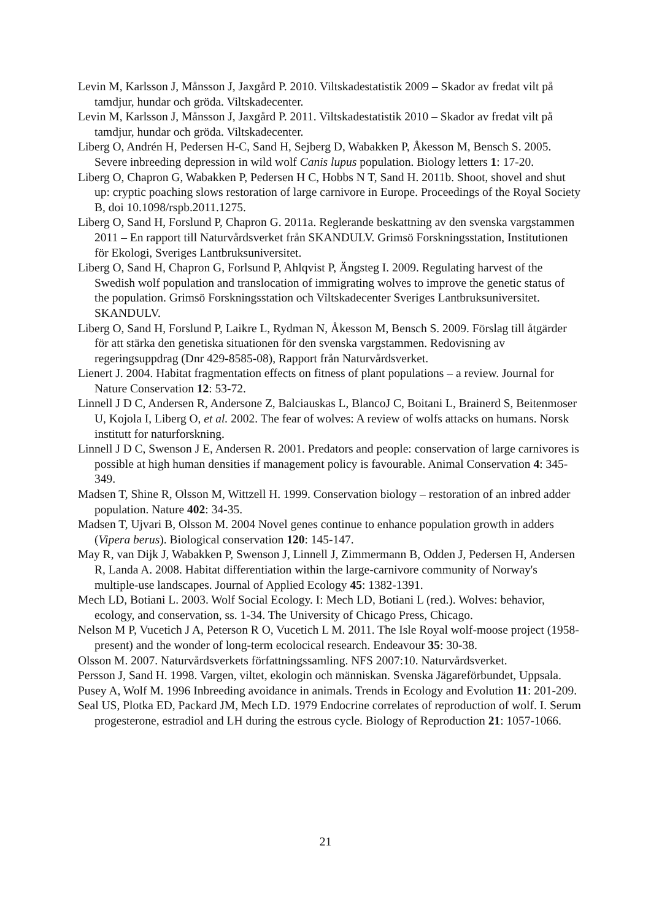Levin M, Karlsson J, Månsson J, Jaxgård P. 2010. Viltskadestatistik 2009 – Skador av fredat vilt på tamdjur, hundar och gröda. Viltskadecenter.
Levin M, Karlsson J, Månsson J, Jaxgård P. 2011. Viltskadestatistik 2010 – Skador av fredat vilt på tamdjur, hundar och gröda. Viltskadecenter.
Liberg O, Andrén H, Pedersen H-C, Sand H, Sejberg D, Wabakken P, Åkesson M, Bensch S. 2005. Severe inbreeding depression in wild wolf Canis lupus population. Biology letters 1: 17-20.
Liberg O, Chapron G, Wabakken P, Pedersen H C, Hobbs N T, Sand H. 2011b. Shoot, shovel and shut up: cryptic poaching slows restoration of large carnivore in Europe. Proceedings of the Royal Society B, doi 10.1098/rspb.2011.1275.
Liberg O, Sand H, Forslund P, Chapron G. 2011a. Reglerande beskattning av den svenska vargstammen 2011 – En rapport till Naturvårdsverket från SKANDULV. Grimsö Forskningsstation, Institutionen för Ekologi, Sveriges Lantbruksuniversitet.
Liberg O, Sand H, Chapron G, Forlsund P, Ahlqvist P, Ängsteg I. 2009. Regulating harvest of the Swedish wolf population and translocation of immigrating wolves to improve the genetic status of the population. Grimsö Forskningsstation och Viltskadecenter Sveriges Lantbruksuniversitet. SKANDULV.
Liberg O, Sand H, Forslund P, Laikre L, Rydman N, Åkesson M, Bensch S. 2009. Förslag till åtgärder för att stärka den genetiska situationen för den svenska vargstammen. Redovisning av regeringsuppdrag (Dnr 429-8585-08), Rapport från Naturvårdsverket.
Lienert J. 2004. Habitat fragmentation effects on fitness of plant populations – a review. Journal for Nature Conservation 12: 53-72.
Linnell J D C, Andersen R, Andersone Z, Balciauskas L, BlancoJ C, Boitani L, Brainerd S, Beitenmoser U, Kojola I, Liberg O, et al. 2002. The fear of wolves: A review of wolfs attacks on humans. Norsk institutt for naturforskning.
Linnell J D C, Swenson J E, Andersen R. 2001. Predators and people: conservation of large carnivores is possible at high human densities if management policy is favourable. Animal Conservation 4: 345-349.
Madsen T, Shine R, Olsson M, Wittzell H. 1999. Conservation biology – restoration of an inbred adder population. Nature 402: 34-35.
Madsen T, Ujvari B, Olsson M. 2004 Novel genes continue to enhance population growth in adders (Vipera berus). Biological conservation 120: 145-147.
May R, van Dijk J, Wabakken P, Swenson J, Linnell J, Zimmermann B, Odden J, Pedersen H, Andersen R, Landa A. 2008. Habitat differentiation within the large-carnivore community of Norway's multiple-use landscapes. Journal of Applied Ecology 45: 1382-1391.
Mech LD, Botiani L. 2003. Wolf Social Ecology. I: Mech LD, Botiani L (red.). Wolves: behavior, ecology, and conservation, ss. 1-34. The University of Chicago Press, Chicago.
Nelson M P, Vucetich J A, Peterson R O, Vucetich L M. 2011. The Isle Royal wolf-moose project (1958-present) and the wonder of long-term ecolocical research. Endeavour 35: 30-38.
Olsson M. 2007. Naturvårdsverkets författningssamling. NFS 2007:10. Naturvårdsverket.
Persson J, Sand H. 1998. Vargen, viltet, ekologin och människan. Svenska Jägareförbundet, Uppsala.
Pusey A, Wolf M. 1996 Inbreeding avoidance in animals. Trends in Ecology and Evolution 11: 201-209.
Seal US, Plotka ED, Packard JM, Mech LD. 1979 Endocrine correlates of reproduction of wolf. I. Serum progesterone, estradiol and LH during the estrous cycle. Biology of Reproduction 21: 1057-1066.
21